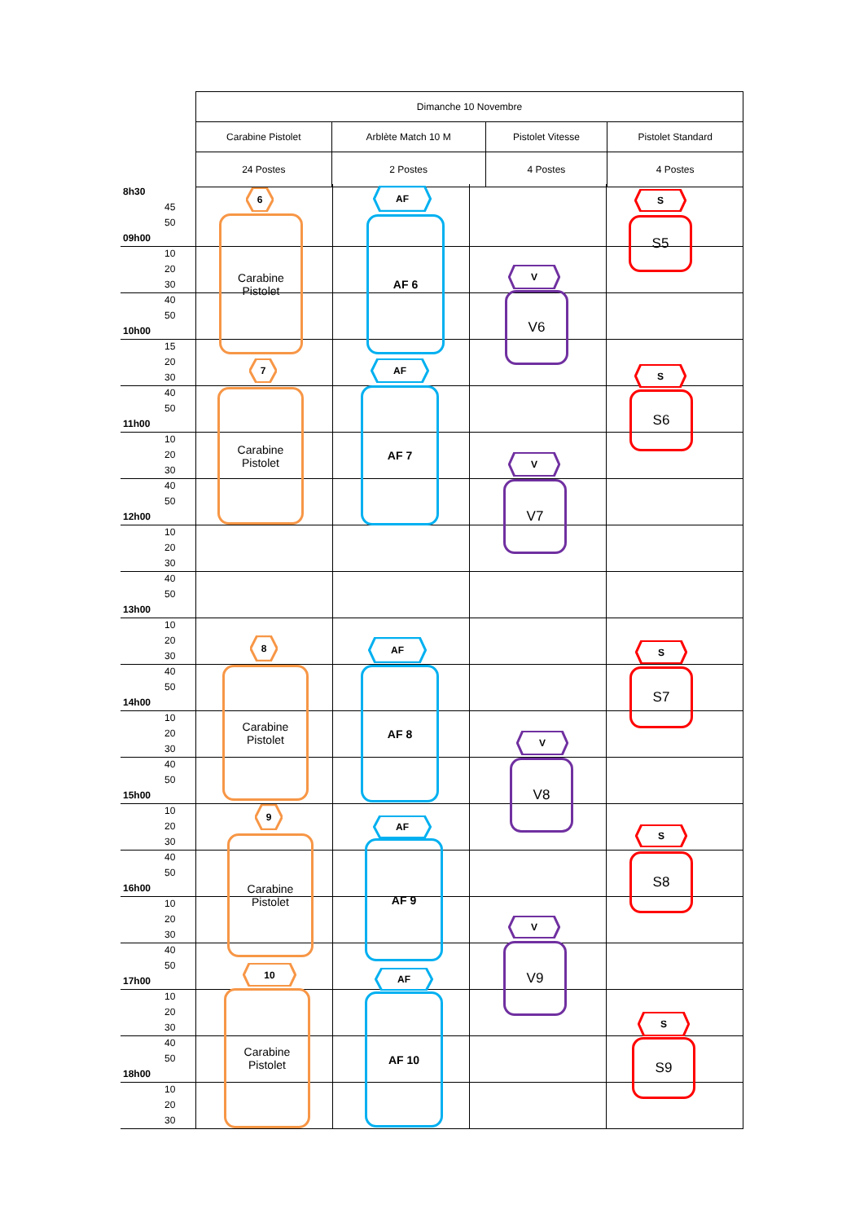| Dimanche 10 Novembre | | | |
| Carabine Pistolet | Arblète Match 10 M | Pistolet Vitesse | Pistolet Standard |
| 24 Postes | 2 Postes | 4 Postes | 4 Postes |
8h30
45
50
09h00
10
20
30
40
50
10h00
15
20
30
40
50
11h00
10
20
30
40
50
12h00
10
20
30
40
50
13h00
10
20
30
40
50
14h00
10
20
30
40
50
15h00
10
20
30
40
50
16h00
10
20
30
40
50
17h00
10
20
30
40
50
18h00
10
20
30
6
Carabine
Pistolet
7
Carabine
Pistolet
8
Carabine
Pistolet
9
Carabine
Pistolet
10
Carabine
Pistolet
AF
AF 6
AF
AF 7
AF
AF 8
AF
AF 9
AF
AF 10
V
V6
V
V7
V
V8
V
V9
S
S5
S
S6
S
S7
S
S8
S
S9